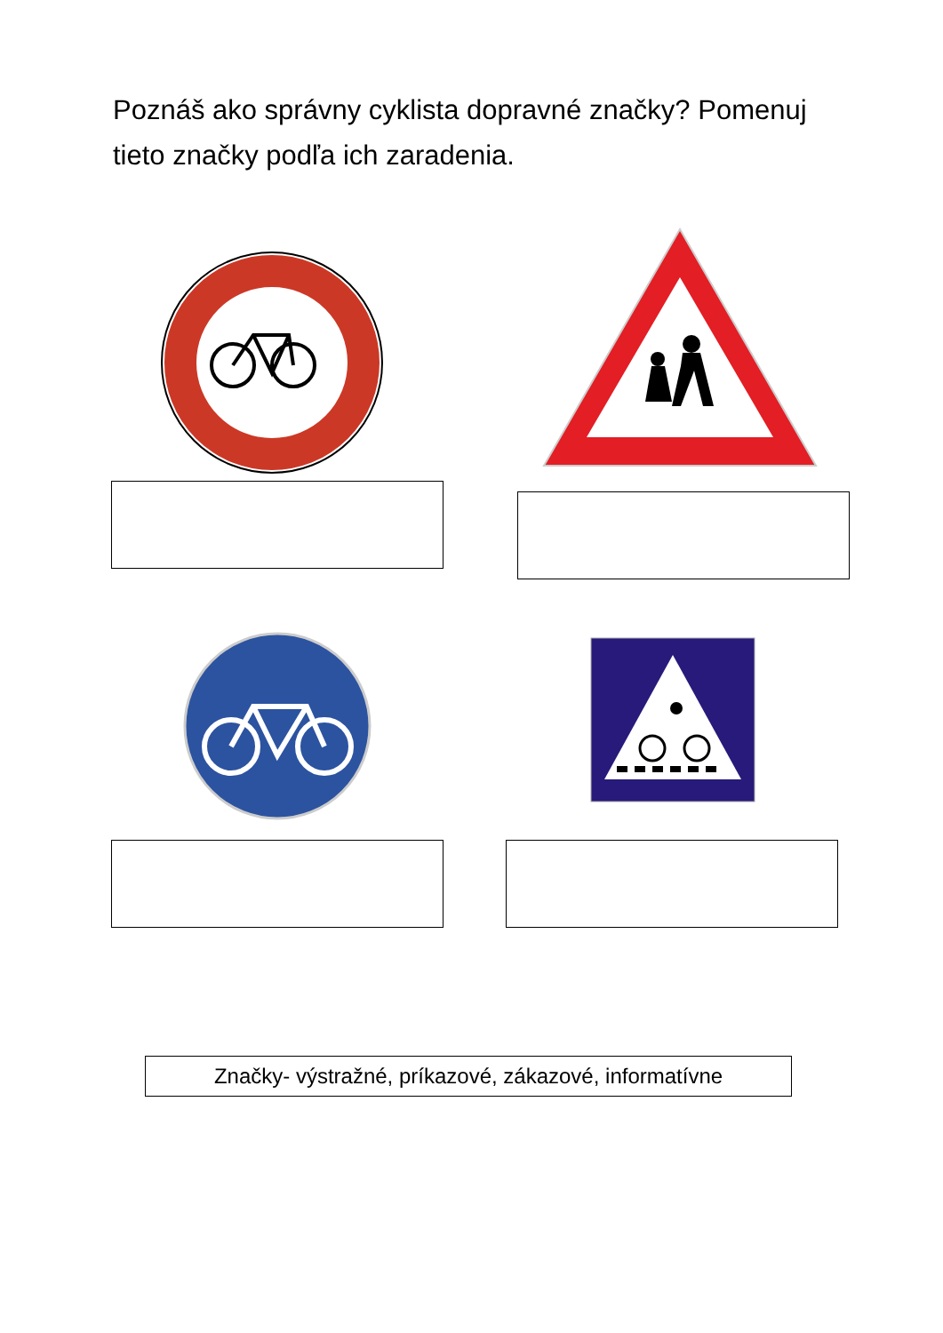Poznáš ako správny cyklista dopravné značky? Pomenuj tieto značky podľa ich zaradenia.
Značky- výstražné, príkazové, zákazové, informatívne